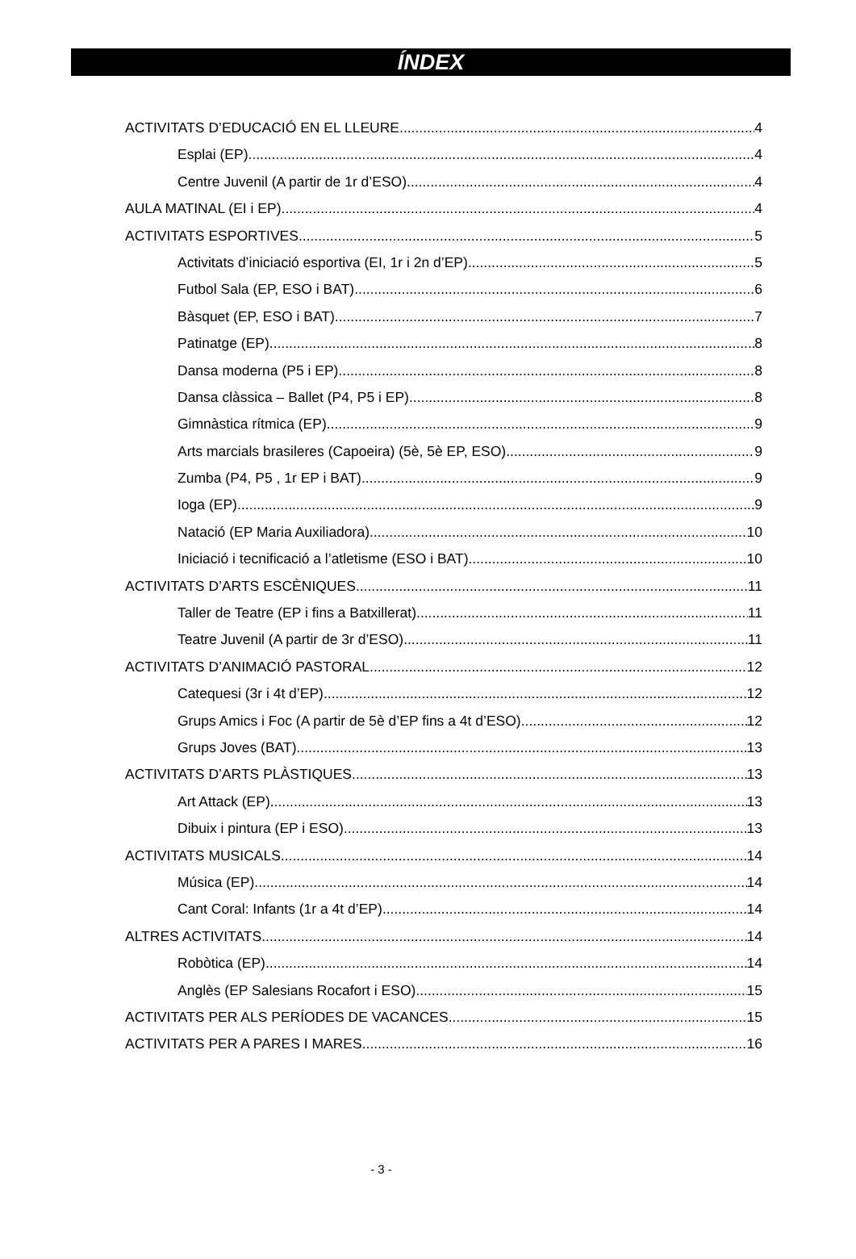ÍNDEX
ACTIVITATS D’EDUCACIÓ EN EL LLEURE 4
Esplai (EP) 4
Centre Juvenil (A partir de 1r d’ESO) 4
AULA MATINAL (EI i EP) 4
ACTIVITATS ESPORTIVES 5
Activitats d’iniciació esportiva (EI, 1r i 2n d’EP) 5
Futbol Sala (EP, ESO i BAT) 6
Bàsquet (EP, ESO i BAT) 7
Patinatge (EP) 8
Dansa moderna (P5 i EP) 8
Dansa clàssica – Ballet (P4, P5 i EP) 8
Gimnàstica rítmica (EP) 9
Arts marcials brasileres (Capoeira) (5è, 5è EP, ESO) 9
Zumba (P4, P5 , 1r EP i BAT) 9
Ioga (EP) 9
Natació (EP Maria Auxiliadora) 10
Iniciació i tecnificació a l’atletisme (ESO i BAT) 10
ACTIVITATS D’ARTS ESCÈNIQUES 11
Taller de Teatre (EP i fins a Batxillerat) 11
Teatre Juvenil (A partir de 3r d’ESO) 11
ACTIVITATS D’ANIMACIÓ PASTORAL 12
Catequesi (3r i 4t d’EP) 12
Grups Amics i Foc (A partir de 5è d’EP fins a 4t d’ESO) 12
Grups Joves (BAT) 13
ACTIVITATS D’ARTS PLÀSTIQUES 13
Art Attack (EP) 13
Dibuix i pintura (EP i ESO) 13
ACTIVITATS MUSICALS 14
Música (EP) 14
Cant Coral: Infants (1r a 4t d’EP) 14
ALTRES ACTIVITATS 14
Robòtica (EP) 14
Anglès (EP Salesians Rocafort i ESO) 15
ACTIVITATS PER ALS PERÍODES DE VACANCES 15
ACTIVITATS PER A PARES I MARES 16
- 3 -